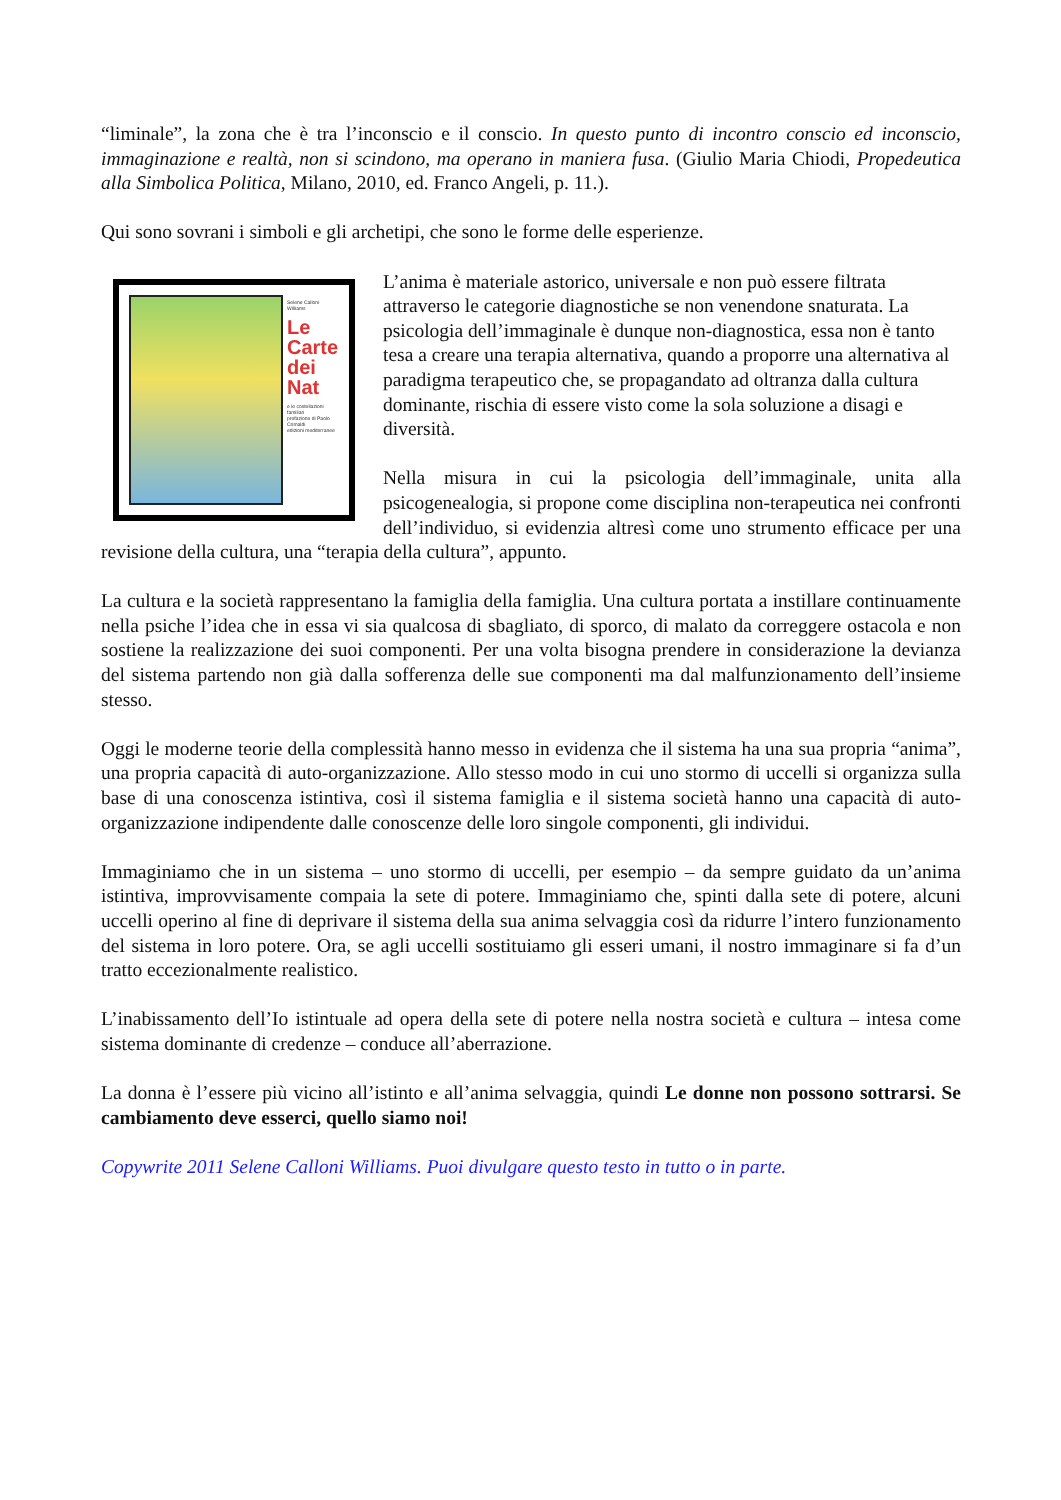“liminale”, la zona che è tra l’inconscio e il conscio. In questo punto di incontro conscio ed inconscio, immaginazione e realtà, non si scindono, ma operano in maniera fusa. (Giulio Maria Chiodi, Propedeutica alla Simbolica Politica, Milano, 2010, ed. Franco Angeli, p. 11.).
Qui sono sovrani i simboli e gli archetipi, che sono le forme delle esperienze.
Selene Calloni Williams
Le Carte dei Nat
e le costellazioni familiari
prefazione di Paolo Crimaldi
edizioni mediterranee
L’anima è materiale astorico, universale e non può essere filtrata attraverso le categorie diagnostiche se non venendone snaturata. La psicologia dell’immaginale è dunque non-diagnostica, essa non è tanto tesa a creare una terapia alternativa, quando a proporre una alternativa al paradigma terapeutico che, se propagandato ad oltranza dalla cultura dominante, rischia di essere visto come la sola soluzione a disagi e diversità.
Nella misura in cui la psicologia dell’immaginale, unita alla psicogenealogia, si propone come disciplina non-terapeutica nei confronti dell’individuo, si evidenzia altresì come uno strumento efficace per una revisione della cultura, una “terapia della cultura”, appunto.
La cultura e la società rappresentano la famiglia della famiglia. Una cultura portata a instillare continuamente nella psiche l’idea che in essa vi sia qualcosa di sbagliato, di sporco, di malato da correggere ostacola e non sostiene la realizzazione dei suoi componenti. Per una volta bisogna prendere in considerazione la devianza del sistema partendo non già dalla sofferenza delle sue componenti ma dal malfunzionamento dell’insieme stesso.
Oggi le moderne teorie della complessità hanno messo in evidenza che il sistema ha una sua propria “anima”, una propria capacità di auto-organizzazione. Allo stesso modo in cui uno stormo di uccelli si organizza sulla base di una conoscenza istintiva, così il sistema famiglia e il sistema società hanno una capacità di auto-organizzazione indipendente dalle conoscenze delle loro singole componenti, gli individui.
Immaginiamo che in un sistema – uno stormo di uccelli, per esempio – da sempre guidato da un’anima istintiva, improvvisamente compaia la sete di potere. Immaginiamo che, spinti dalla sete di potere, alcuni uccelli operino al fine di deprivare il sistema della sua anima selvaggia così da ridurre l’intero funzionamento del sistema in loro potere. Ora, se agli uccelli sostituiamo gli esseri umani, il nostro immaginare si fa d’un tratto eccezionalmente realistico.
L’inabissamento dell’Io istintuale ad opera della sete di potere nella nostra società e cultura – intesa come sistema dominante di credenze – conduce all’aberrazione.
La donna è l’essere più vicino all’istinto e all’anima selvaggia, quindi Le donne non possono sottrarsi. Se cambiamento deve esserci, quello siamo noi!
Copywrite 2011 Selene Calloni Williams. Puoi divulgare questo testo in tutto o in parte.